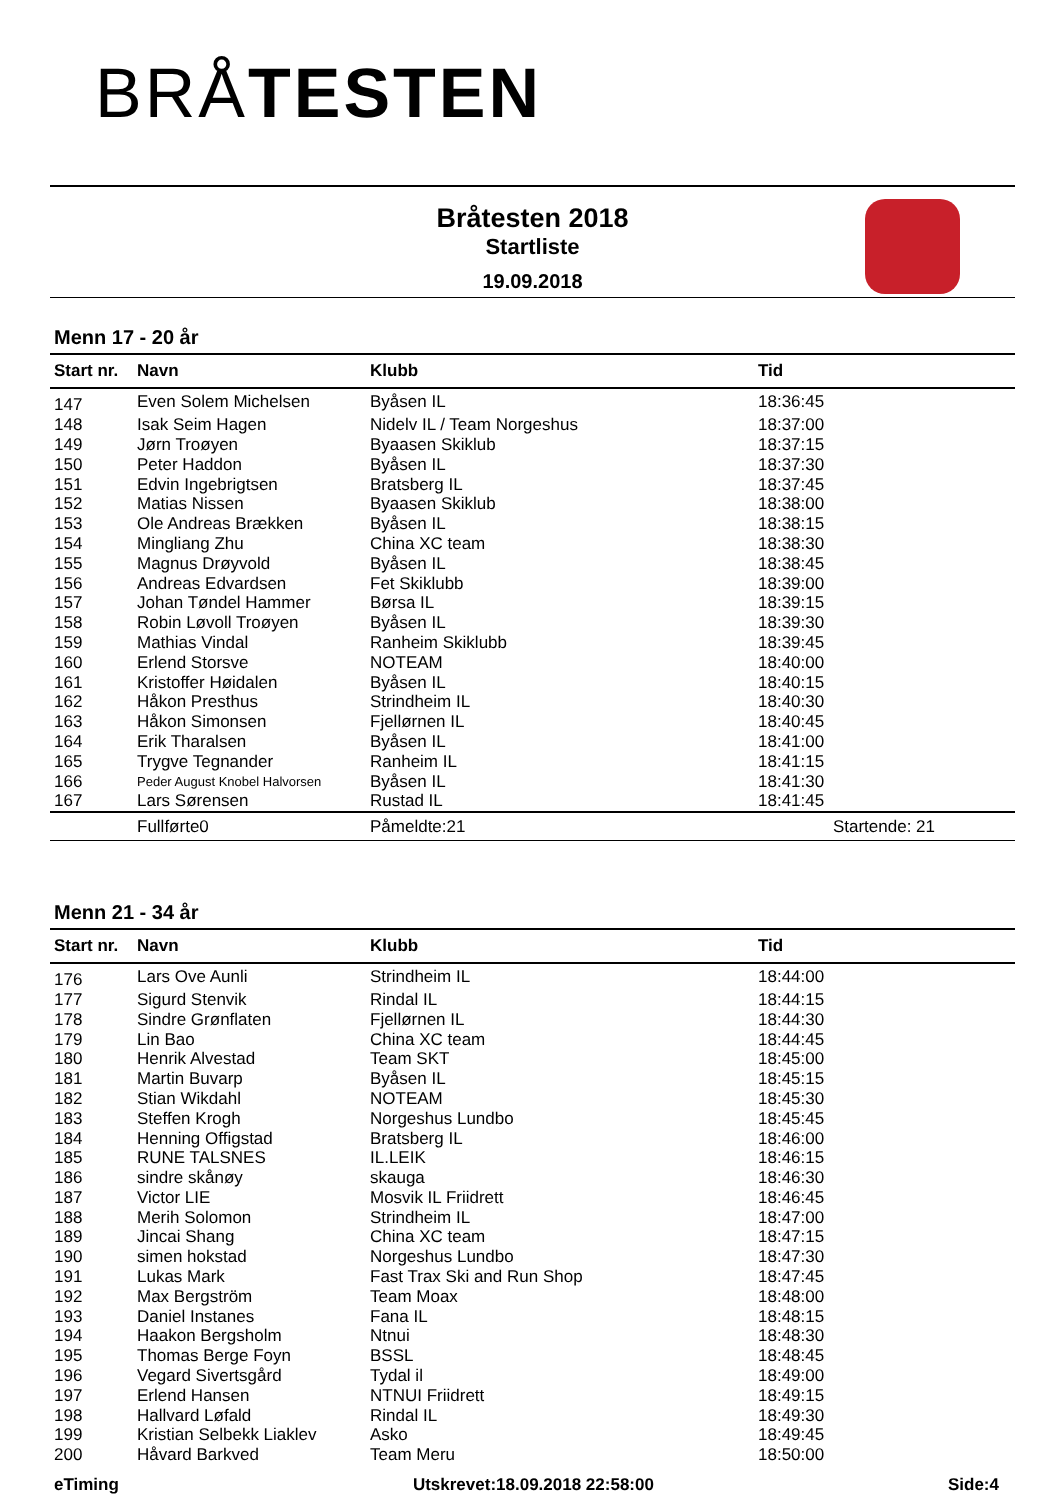BRÅ TESTEN
Bråtesten 2018
Startliste
19.09.2018
Menn 17 - 20 år
| Start nr. | Navn | Klubb | Tid |
| --- | --- | --- | --- |
| 147 | Even Solem Michelsen | Byåsen IL | 18:36:45 |
| 148 | Isak Seim Hagen | Nidelv IL / Team Norgeshus | 18:37:00 |
| 149 | Jørn Troøyen | Byaasen Skiklub | 18:37:15 |
| 150 | Peter Haddon | Byåsen IL | 18:37:30 |
| 151 | Edvin Ingebrigtsen | Bratsberg IL | 18:37:45 |
| 152 | Matias Nissen | Byaasen Skiklub | 18:38:00 |
| 153 | Ole Andreas Brækken | Byåsen IL | 18:38:15 |
| 154 | Mingliang Zhu | China XC team | 18:38:30 |
| 155 | Magnus Drøyvold | Byåsen IL | 18:38:45 |
| 156 | Andreas Edvardsen | Fet Skiklubb | 18:39:00 |
| 157 | Johan Tøndel Hammer | Børsa IL | 18:39:15 |
| 158 | Robin Løvoll Troøyen | Byåsen IL | 18:39:30 |
| 159 | Mathias Vindal | Ranheim Skiklubb | 18:39:45 |
| 160 | Erlend Storsve | NOTEAM | 18:40:00 |
| 161 | Kristoffer Høidalen | Byåsen IL | 18:40:15 |
| 162 | Håkon Presthus | Strindheim IL | 18:40:30 |
| 163 | Håkon Simonsen | Fjellørnen IL | 18:40:45 |
| 164 | Erik Tharalsen | Byåsen IL | 18:41:00 |
| 165 | Trygve Tegnander | Ranheim IL | 18:41:15 |
| 166 | Peder August Knobel Halvorsen | Byåsen IL | 18:41:30 |
| 167 | Lars Sørensen | Rustad IL | 18:41:45 |
| | Fullførte0 | Påmeldte:21 | Startende: 21 |
Menn 21 - 34 år
| Start nr. | Navn | Klubb | Tid |
| --- | --- | --- | --- |
| 176 | Lars Ove Aunli | Strindheim IL | 18:44:00 |
| 177 | Sigurd Stenvik | Rindal IL | 18:44:15 |
| 178 | Sindre Grønflaten | Fjellørnen IL | 18:44:30 |
| 179 | Lin Bao | China XC team | 18:44:45 |
| 180 | Henrik Alvestad | Team SKT | 18:45:00 |
| 181 | Martin Buvarp | Byåsen IL | 18:45:15 |
| 182 | Stian Wikdahl | NOTEAM | 18:45:30 |
| 183 | Steffen Krogh | Norgeshus Lundbo | 18:45:45 |
| 184 | Henning Offigstad | Bratsberg IL | 18:46:00 |
| 185 | RUNE TALSNES | IL.LEIK | 18:46:15 |
| 186 | sindre skånøy | skauga | 18:46:30 |
| 187 | Victor LIE | Mosvik IL Friidrett | 18:46:45 |
| 188 | Merih Solomon | Strindheim IL | 18:47:00 |
| 189 | Jincai Shang | China XC team | 18:47:15 |
| 190 | simen hokstad | Norgeshus Lundbo | 18:47:30 |
| 191 | Lukas Mark | Fast Trax Ski and Run Shop | 18:47:45 |
| 192 | Max Bergström | Team Moax | 18:48:00 |
| 193 | Daniel Instanes | Fana IL | 18:48:15 |
| 194 | Haakon Bergsholm | Ntnui | 18:48:30 |
| 195 | Thomas Berge Foyn | BSSL | 18:48:45 |
| 196 | Vegard Sivertsgård | Tydal il | 18:49:00 |
| 197 | Erlend Hansen | NTNUI Friidrett | 18:49:15 |
| 198 | Hallvard Løfald | Rindal IL | 18:49:30 |
| 199 | Kristian Selbekk Liaklev | Asko | 18:49:45 |
| 200 | Håvard Barkved | Team Meru | 18:50:00 |
eTiming Utskrevet:18.09.2018 22:58:00 Side:4